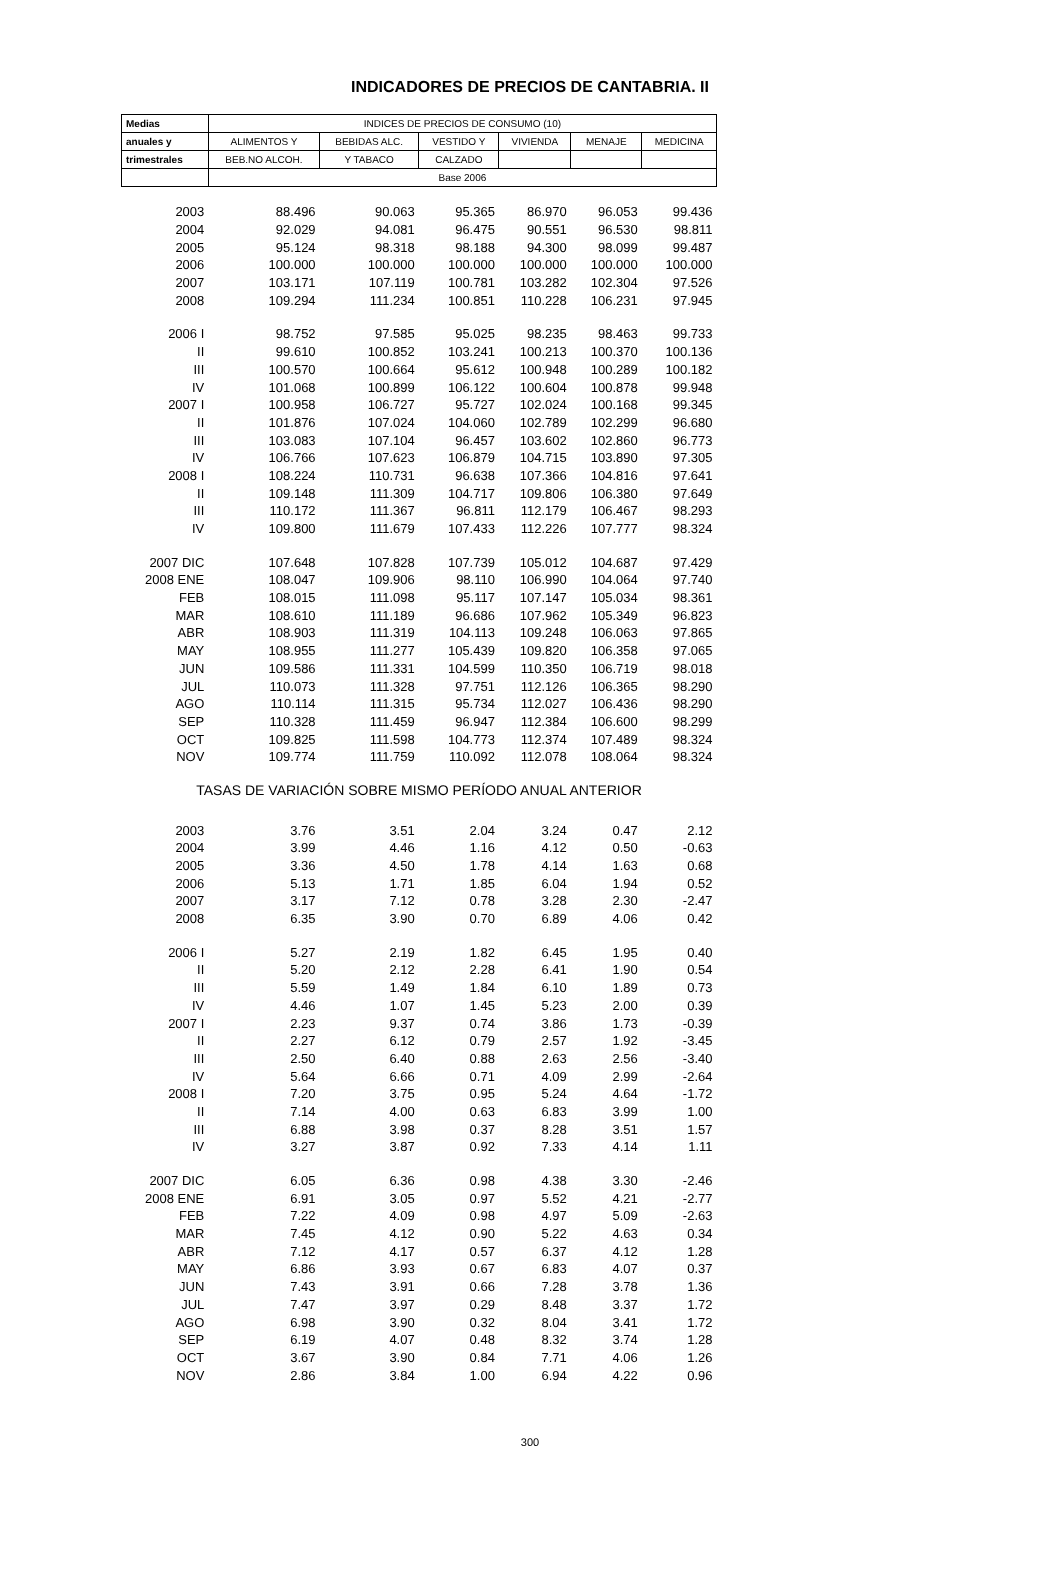INDICADORES DE PRECIOS DE CANTABRIA. II
| Medias | INDICES DE PRECIOS DE CONSUMO (10) | | | | | |
| --- | --- | --- | --- | --- | --- | --- |
| anuales y | ALIMENTOS Y | BEBIDAS ALC. | VESTIDO Y | VIVIENDA | MENAJE | MEDICINA |
| trimestrales | BEB.NO ALCOH. | Y TABACO | CALZADO | | | |
| | Base 2006 | | | | | |
| 2003 | 88.496 | 90.063 | 95.365 | 86.970 | 96.053 | 99.436 |
| 2004 | 92.029 | 94.081 | 96.475 | 90.551 | 96.530 | 98.811 |
| 2005 | 95.124 | 98.318 | 98.188 | 94.300 | 98.099 | 99.487 |
| 2006 | 100.000 | 100.000 | 100.000 | 100.000 | 100.000 | 100.000 |
| 2007 | 103.171 | 107.119 | 100.781 | 103.282 | 102.304 | 97.526 |
| 2008 | 109.294 | 111.234 | 100.851 | 110.228 | 106.231 | 97.945 |
| 2006 I | 98.752 | 97.585 | 95.025 | 98.235 | 98.463 | 99.733 |
| II | 99.610 | 100.852 | 103.241 | 100.213 | 100.370 | 100.136 |
| III | 100.570 | 100.664 | 95.612 | 100.948 | 100.289 | 100.182 |
| IV | 101.068 | 100.899 | 106.122 | 100.604 | 100.878 | 99.948 |
| 2007 I | 100.958 | 106.727 | 95.727 | 102.024 | 100.168 | 99.345 |
| II | 101.876 | 107.024 | 104.060 | 102.789 | 102.299 | 96.680 |
| III | 103.083 | 107.104 | 96.457 | 103.602 | 102.860 | 96.773 |
| IV | 106.766 | 107.623 | 106.879 | 104.715 | 103.890 | 97.305 |
| 2008 I | 108.224 | 110.731 | 96.638 | 107.366 | 104.816 | 97.641 |
| II | 109.148 | 111.309 | 104.717 | 109.806 | 106.380 | 97.649 |
| III | 110.172 | 111.367 | 96.811 | 112.179 | 106.467 | 98.293 |
| IV | 109.800 | 111.679 | 107.433 | 112.226 | 107.777 | 98.324 |
| 2007 DIC | 107.648 | 107.828 | 107.739 | 105.012 | 104.687 | 97.429 |
| 2008 ENE | 108.047 | 109.906 | 98.110 | 106.990 | 104.064 | 97.740 |
| FEB | 108.015 | 111.098 | 95.117 | 107.147 | 105.034 | 98.361 |
| MAR | 108.610 | 111.189 | 96.686 | 107.962 | 105.349 | 96.823 |
| ABR | 108.903 | 111.319 | 104.113 | 109.248 | 106.063 | 97.865 |
| MAY | 108.955 | 111.277 | 105.439 | 109.820 | 106.358 | 97.065 |
| JUN | 109.586 | 111.331 | 104.599 | 110.350 | 106.719 | 98.018 |
| JUL | 110.073 | 111.328 | 97.751 | 112.126 | 106.365 | 98.290 |
| AGO | 110.114 | 111.315 | 95.734 | 112.027 | 106.436 | 98.290 |
| SEP | 110.328 | 111.459 | 96.947 | 112.384 | 106.600 | 98.299 |
| OCT | 109.825 | 111.598 | 104.773 | 112.374 | 107.489 | 98.324 |
| NOV | 109.774 | 111.759 | 110.092 | 112.078 | 108.064 | 98.324 |
| TASAS DE VARIACIÓN SOBRE MISMO PERÍODO ANUAL ANTERIOR | | | | | | |
| 2003 | 3.76 | 3.51 | 2.04 | 3.24 | 0.47 | 2.12 |
| 2004 | 3.99 | 4.46 | 1.16 | 4.12 | 0.50 | -0.63 |
| 2005 | 3.36 | 4.50 | 1.78 | 4.14 | 1.63 | 0.68 |
| 2006 | 5.13 | 1.71 | 1.85 | 6.04 | 1.94 | 0.52 |
| 2007 | 3.17 | 7.12 | 0.78 | 3.28 | 2.30 | -2.47 |
| 2008 | 6.35 | 3.90 | 0.70 | 6.89 | 4.06 | 0.42 |
| 2006 I | 5.27 | 2.19 | 1.82 | 6.45 | 1.95 | 0.40 |
| II | 5.20 | 2.12 | 2.28 | 6.41 | 1.90 | 0.54 |
| III | 5.59 | 1.49 | 1.84 | 6.10 | 1.89 | 0.73 |
| IV | 4.46 | 1.07 | 1.45 | 5.23 | 2.00 | 0.39 |
| 2007 I | 2.23 | 9.37 | 0.74 | 3.86 | 1.73 | -0.39 |
| II | 2.27 | 6.12 | 0.79 | 2.57 | 1.92 | -3.45 |
| III | 2.50 | 6.40 | 0.88 | 2.63 | 2.56 | -3.40 |
| IV | 5.64 | 6.66 | 0.71 | 4.09 | 2.99 | -2.64 |
| 2008 I | 7.20 | 3.75 | 0.95 | 5.24 | 4.64 | -1.72 |
| II | 7.14 | 4.00 | 0.63 | 6.83 | 3.99 | 1.00 |
| III | 6.88 | 3.98 | 0.37 | 8.28 | 3.51 | 1.57 |
| IV | 3.27 | 3.87 | 0.92 | 7.33 | 4.14 | 1.11 |
| 2007 DIC | 6.05 | 6.36 | 0.98 | 4.38 | 3.30 | -2.46 |
| 2008 ENE | 6.91 | 3.05 | 0.97 | 5.52 | 4.21 | -2.77 |
| FEB | 7.22 | 4.09 | 0.98 | 4.97 | 5.09 | -2.63 |
| MAR | 7.45 | 4.12 | 0.90 | 5.22 | 4.63 | 0.34 |
| ABR | 7.12 | 4.17 | 0.57 | 6.37 | 4.12 | 1.28 |
| MAY | 6.86 | 3.93 | 0.67 | 6.83 | 4.07 | 0.37 |
| JUN | 7.43 | 3.91 | 0.66 | 7.28 | 3.78 | 1.36 |
| JUL | 7.47 | 3.97 | 0.29 | 8.48 | 3.37 | 1.72 |
| AGO | 6.98 | 3.90 | 0.32 | 8.04 | 3.41 | 1.72 |
| SEP | 6.19 | 4.07 | 0.48 | 8.32 | 3.74 | 1.28 |
| OCT | 3.67 | 3.90 | 0.84 | 7.71 | 4.06 | 1.26 |
| NOV | 2.86 | 3.84 | 1.00 | 6.94 | 4.22 | 0.96 |
300